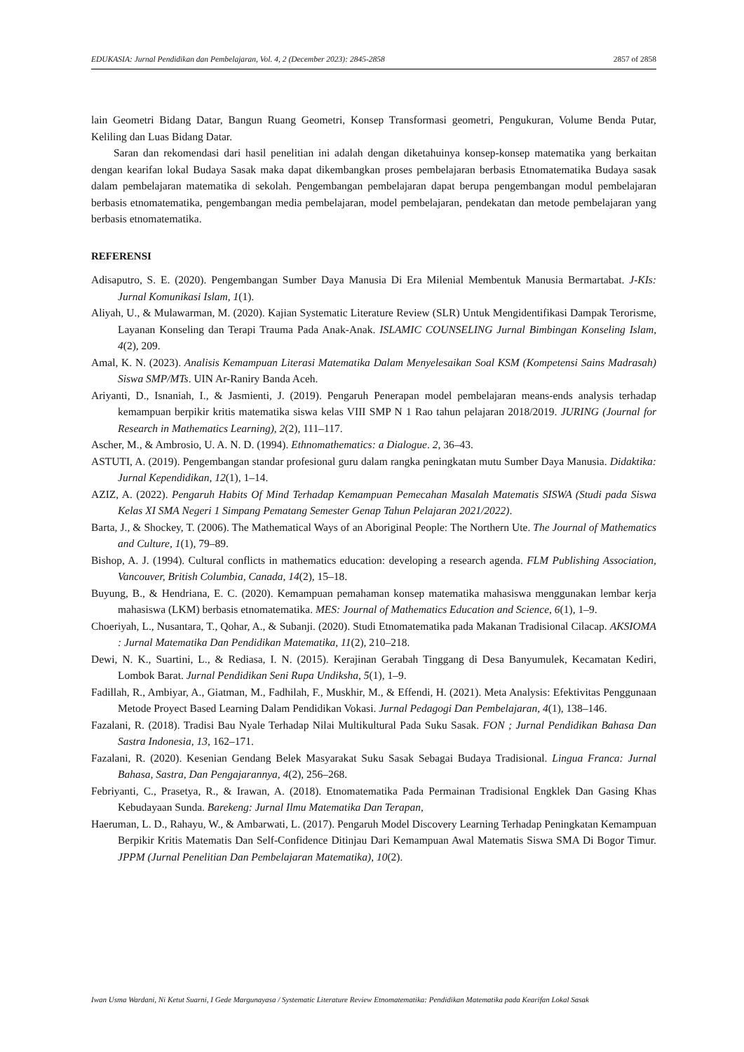EDUKASIA: Jurnal Pendidikan dan Pembelajaran, Vol. 4, 2 (December 2023): 2845-2858 2857 of 2858
lain Geometri Bidang Datar, Bangun Ruang Geometri, Konsep Transformasi geometri, Pengukuran, Volume Benda Putar, Keliling dan Luas Bidang Datar.
Saran dan rekomendasi dari hasil penelitian ini adalah dengan diketahuinya konsep-konsep matematika yang berkaitan dengan kearifan lokal Budaya Sasak maka dapat dikembangkan proses pembelajaran berbasis Etnomatematika Budaya sasak dalam pembelajaran matematika di sekolah. Pengembangan pembelajaran dapat berupa pengembangan modul pembelajaran berbasis etnomatematika, pengembangan media pembelajaran, model pembelajaran, pendekatan dan metode pembelajaran yang berbasis etnomatematika.
REFERENSI
Adisaputro, S. E. (2020). Pengembangan Sumber Daya Manusia Di Era Milenial Membentuk Manusia Bermartabat. J-KIs: Jurnal Komunikasi Islam, 1(1).
Aliyah, U., & Mulawarman, M. (2020). Kajian Systematic Literature Review (SLR) Untuk Mengidentifikasi Dampak Terorisme, Layanan Konseling dan Terapi Trauma Pada Anak-Anak. ISLAMIC COUNSELING Jurnal Bimbingan Konseling Islam, 4(2), 209.
Amal, K. N. (2023). Analisis Kemampuan Literasi Matematika Dalam Menyelesaikan Soal KSM (Kompetensi Sains Madrasah) Siswa SMP/MTs. UIN Ar-Raniry Banda Aceh.
Ariyanti, D., Isnaniah, I., & Jasmienti, J. (2019). Pengaruh Penerapan model pembelajaran means-ends analysis terhadap kemampuan berpikir kritis matematika siswa kelas VIII SMP N 1 Rao tahun pelajaran 2018/2019. JURING (Journal for Research in Mathematics Learning), 2(2), 111–117.
Ascher, M., & Ambrosio, U. A. N. D. (1994). Ethnomathematics: a Dialogue. 2, 36–43.
ASTUTI, A. (2019). Pengembangan standar profesional guru dalam rangka peningkatan mutu Sumber Daya Manusia. Didaktika: Jurnal Kependidikan, 12(1), 1–14.
AZIZ, A. (2022). Pengaruh Habits Of Mind Terhadap Kemampuan Pemecahan Masalah Matematis SISWA (Studi pada Siswa Kelas XI SMA Negeri 1 Simpang Pematang Semester Genap Tahun Pelajaran 2021/2022).
Barta, J., & Shockey, T. (2006). The Mathematical Ways of an Aboriginal People: The Northern Ute. The Journal of Mathematics and Culture, 1(1), 79–89.
Bishop, A. J. (1994). Cultural conflicts in mathematics education: developing a research agenda. FLM Publishing Association, Vancouver, British Columbia, Canada, 14(2), 15–18.
Buyung, B., & Hendriana, E. C. (2020). Kemampuan pemahaman konsep matematika mahasiswa menggunakan lembar kerja mahasiswa (LKM) berbasis etnomatematika. MES: Journal of Mathematics Education and Science, 6(1), 1–9.
Choeriyah, L., Nusantara, T., Qohar, A., & Subanji. (2020). Studi Etnomatematika pada Makanan Tradisional Cilacap. AKSIOMA : Jurnal Matematika Dan Pendidikan Matematika, 11(2), 210–218.
Dewi, N. K., Suartini, L., & Rediasa, I. N. (2015). Kerajinan Gerabah Tinggang di Desa Banyumulek, Kecamatan Kediri, Lombok Barat. Jurnal Pendidikan Seni Rupa Undiksha, 5(1), 1–9.
Fadillah, R., Ambiyar, A., Giatman, M., Fadhilah, F., Muskhir, M., & Effendi, H. (2021). Meta Analysis: Efektivitas Penggunaan Metode Proyect Based Learning Dalam Pendidikan Vokasi. Jurnal Pedagogi Dan Pembelajaran, 4(1), 138–146.
Fazalani, R. (2018). Tradisi Bau Nyale Terhadap Nilai Multikultural Pada Suku Sasak. FON ; Jurnal Pendidikan Bahasa Dan Sastra Indonesia, 13, 162–171.
Fazalani, R. (2020). Kesenian Gendang Belek Masyarakat Suku Sasak Sebagai Budaya Tradisional. Lingua Franca: Jurnal Bahasa, Sastra, Dan Pengajarannya, 4(2), 256–268.
Febriyanti, C., Prasetya, R., & Irawan, A. (2018). Etnomatematika Pada Permainan Tradisional Engklek Dan Gasing Khas Kebudayaan Sunda. Barekeng: Jurnal Ilmu Matematika Dan Terapan,
Haeruman, L. D., Rahayu, W., & Ambarwati, L. (2017). Pengaruh Model Discovery Learning Terhadap Peningkatan Kemampuan Berpikir Kritis Matematis Dan Self-Confidence Ditinjau Dari Kemampuan Awal Matematis Siswa SMA Di Bogor Timur. JPPM (Jurnal Penelitian Dan Pembelajaran Matematika), 10(2).
Iwan Usma Wardani, Ni Ketut Suarni, I Gede Margunayasa / Systematic Literature Review Etnomatematika: Pendidikan Matematika pada Kearifan Lokal Sasak